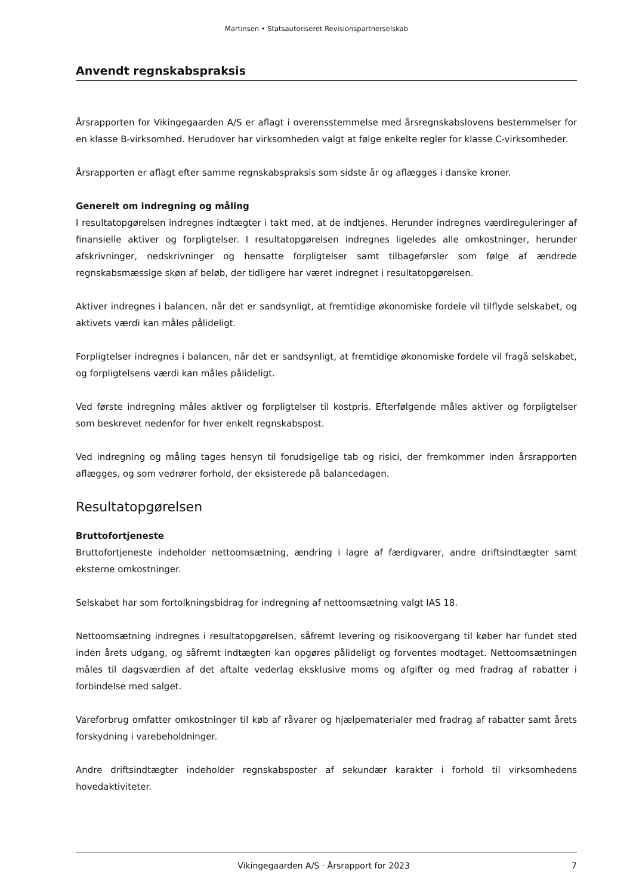Martinsen • Statsautoriseret Revisionspartnerselskab
Anvendt regnskabspraksis
Årsrapporten for Vikingegaarden A/S er aflagt i overensstemmelse med årsregnskabslovens bestemmelser for en klasse B-virksomhed. Herudover har virksomheden valgt at følge enkelte regler for klasse C-virksomheder.
Årsrapporten er aflagt efter samme regnskabspraksis som sidste år og aflægges i danske kroner.
Generelt om indregning og måling
I resultatopgørelsen indregnes indtægter i takt med, at de indtjenes. Herunder indregnes værdireguleringer af finansielle aktiver og forpligtelser. I resultatopgørelsen indregnes ligeledes alle omkostninger, herunder afskrivninger, nedskrivninger og hensatte forpligtelser samt tilbageførsler som følge af ændrede regnskabsmæssige skøn af beløb, der tidligere har været indregnet i resultatopgørelsen.
Aktiver indregnes i balancen, når det er sandsynligt, at fremtidige økonomiske fordele vil tilflyde selskabet, og aktivets værdi kan måles pålideligt.
Forpligtelser indregnes i balancen, når det er sandsynligt, at fremtidige økonomiske fordele vil fragå selskabet, og forpligtelsens værdi kan måles pålideligt.
Ved første indregning måles aktiver og forpligtelser til kostpris. Efterfølgende måles aktiver og forpligtelser som beskrevet nedenfor for hver enkelt regnskabspost.
Ved indregning og måling tages hensyn til forudsigelige tab og risici, der fremkommer inden årsrapporten aflægges, og som vedrører forhold, der eksisterede på balancedagen.
Resultatopgørelsen
Bruttofortjeneste
Bruttofortjeneste indeholder nettoomsætning, ændring i lagre af færdigvarer, andre driftsindtægter samt eksterne omkostninger.
Selskabet har som fortolkningsbidrag for indregning af nettoomsætning valgt IAS 18.
Nettoomsætning indregnes i resultatopgørelsen, såfremt levering og risikoovergang til køber har fundet sted inden årets udgang, og såfremt indtægten kan opgøres pålideligt og forventes modtaget. Nettoomsætningen måles til dagsværdien af det aftalte vederlag eksklusive moms og afgifter og med fradrag af rabatter i forbindelse med salget.
Vareforbrug omfatter omkostninger til køb af råvarer og hjælpematerialer med fradrag af rabatter samt årets forskydning i varebeholdninger.
Andre driftsindtægter indeholder regnskabsposter af sekundær karakter i forhold til virksomhedens hovedaktiviteter.
Vikingegaarden A/S · Årsrapport for 2023 7